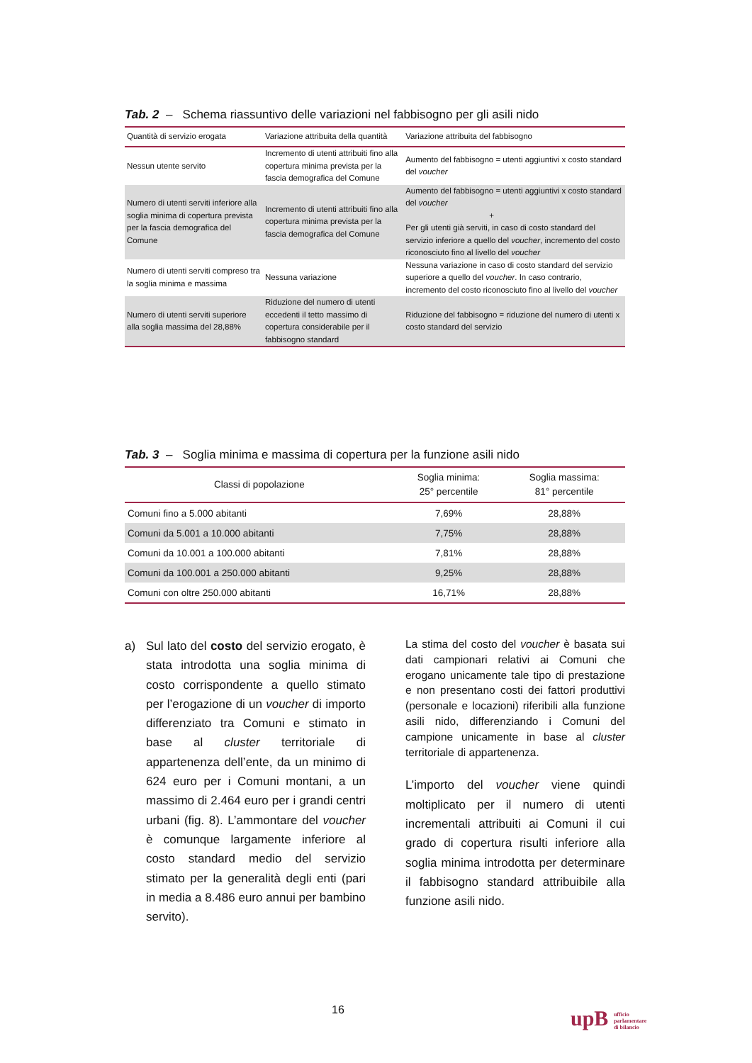Tab. 2 – Schema riassuntivo delle variazioni nel fabbisogno per gli asili nido
| Quantità di servizio erogata | Variazione attribuita della quantità | Variazione attribuita del fabbisogno |
| --- | --- | --- |
| Nessun utente servito | Incremento di utenti attribuiti fino alla copertura minima prevista per la fascia demografica del Comune | Aumento del fabbisogno = utenti aggiuntivi x costo standard del voucher |
| Numero di utenti serviti inferiore alla soglia minima di copertura prevista per la fascia demografica del Comune | Incremento di utenti attribuiti fino alla copertura minima prevista per la fascia demografica del Comune | Aumento del fabbisogno = utenti aggiuntivi x costo standard del voucher + Per gli utenti già serviti, in caso di costo standard del servizio inferiore a quello del voucher , incremento del costo riconosciuto fino al livello del voucher |
| Numero di utenti serviti compreso tra la soglia minima e massima | Nessuna variazione | Nessuna variazione in caso di costo standard del servizio superiore a quello del voucher . In caso contrario, incremento del costo riconosciuto fino al livello del voucher |
| Numero di utenti serviti superiore alla soglia massima del 28,88% | Riduzione del numero di utenti eccedenti il tetto massimo di copertura considerabile per il fabbisogno standard | Riduzione del fabbisogno = riduzione del numero di utenti x costo standard del servizio |
Tab. 3 – Soglia minima e massima di copertura per la funzione asili nido
| Classi di popolazione | Soglia minima: 25° percentile | Soglia massima: 81° percentile |
| --- | --- | --- |
| Comuni fino a 5.000 abitanti | 7,69% | 28,88% |
| Comuni da 5.001 a 10.000 abitanti | 7,75% | 28,88% |
| Comuni da 10.001 a 100.000 abitanti | 7,81% | 28,88% |
| Comuni da 100.001 a 250.000 abitanti | 9,25% | 28,88% |
| Comuni con oltre 250.000 abitanti | 16,71% | 28,88% |
a) Sul lato del costo del servizio erogato, è stata introdotta una soglia minima di costo corrispondente a quello stimato per l’erogazione di un voucher di importo differenziato tra Comuni e stimato in base al cluster territoriale di appartenenza dell’ente, da un minimo di 624 euro per i Comuni montani, a un massimo di 2.464 euro per i grandi centri urbani (fig. 8). L’ammontare del voucher è comunque largamente inferiore al costo standard medio del servizio stimato per la generalità degli enti (pari in media a 8.486 euro annui per bambino servito).
La stima del costo del voucher è basata sui dati campionari relativi ai Comuni che erogano unicamente tale tipo di prestazione e non presentano costi dei fattori produttivi (personale e locazioni) riferibili alla funzione asili nido, differenziando i Comuni del campione unicamente in base al cluster territoriale di appartenenza.
L’importo del voucher viene quindi moltiplicato per il numero di utenti incrementali attribuiti ai Comuni il cui grado di copertura risulti inferiore alla soglia minima introdotta per determinare il fabbisogno standard attribuibile alla funzione asili nido.
16
upB ufficio
parlamentare
di bilancio